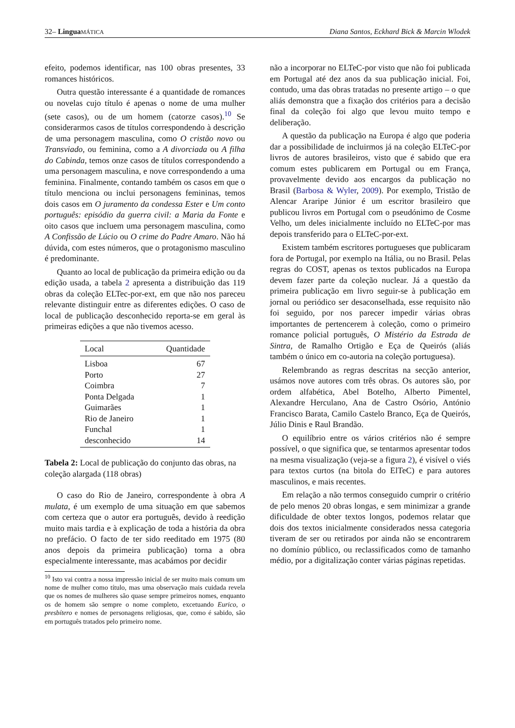32– Lingua MÁTICA Diana Santos, Eckhard Bick & Marcin Wlodek
efeito, podemos identificar, nas 100 obras presentes, 33 romances históricos.
Outra questão interessante é a quantidade de romances ou novelas cujo título é apenas o nome de uma mulher (sete casos), ou de um homem (catorze casos).<sup>10</sup> Se considerarmos casos de títulos correspondendo à descrição de uma personagem masculina, como O cristão novo ou Transviado, ou feminina, como a A divorciada ou A filha do Cabinda, temos onze casos de títulos correspondendo a uma personagem masculina, e nove correspondendo a uma feminina. Finalmente, contando também os casos em que o título menciona ou inclui personagens femininas, temos dois casos em O juramento da condessa Ester e Um conto português: episódio da guerra civil: a Maria da Fonte e oito casos que incluem uma personagem masculina, como A Confissão de Lúcio ou O crime do Padre Amaro. Não há dúvida, com estes números, que o protagonismo masculino é predominante.
Quanto ao local de publicação da primeira edição ou da edição usada, a tabela 2 apresenta a distribuição das 119 obras da coleção ELTec-por-ext, em que não nos pareceu relevante distinguir entre as diferentes edições. O caso de local de publicação desconhecido reporta-se em geral às primeiras edições a que não tivemos acesso.
| Local | Quantidade |
| --- | --- |
| Lisboa | 67 |
| Porto | 27 |
| Coimbra | 7 |
| Ponta Delgada | 1 |
| Guimarães | 1 |
| Rio de Janeiro | 1 |
| Funchal | 1 |
| desconhecido | 14 |
Tabela 2: Local de publicação do conjunto das obras, na coleção alargada (118 obras)
O caso do Rio de Janeiro, correspondente à obra A mulata, é um exemplo de uma situação em que sabemos com certeza que o autor era português, devido à reedição muito mais tardia e à explicação de toda a história da obra no prefácio. O facto de ter sido reeditado em 1975 (80 anos depois da primeira publicação) torna a obra especialmente interessante, mas acabámos por decidir
<sup>10</sup> Isto vai contra a nossa impressão inicial de ser muito mais comum um nome de mulher como título, mas uma observação mais cuidada revela que os nomes de mulheres são quase sempre primeiros nomes, enquanto os de homem são sempre o nome completo, excetuando Eurico, o presbítero e nomes de personagens religiosas, que, como é sabido, são em português tratados pelo primeiro nome.
não a incorporar no ELTeC-por visto que não foi publicada em Portugal até dez anos da sua publicação inicial. Foi, contudo, uma das obras tratadas no presente artigo – o que aliás demonstra que a fixação dos critérios para a decisão final da coleção foi algo que levou muito tempo e deliberação.
A questão da publicação na Europa é algo que poderia dar a possibilidade de incluirmos já na coleção ELTeC-por livros de autores brasileiros, visto que é sabido que era comum estes publicarem em Portugal ou em França, provavelmente devido aos encargos da publicação no Brasil (Barbosa & Wyler, 2009). Por exemplo, Tristão de Alencar Araripe Júnior é um escritor brasileiro que publicou livros em Portugal com o pseudónimo de Cosme Velho, um deles inicialmente incluído no ELTeC-por mas depois transferido para o ELTeC-por-ext.
Existem também escritores portugueses que publicaram fora de Portugal, por exemplo na Itália, ou no Brasil. Pelas regras do COST, apenas os textos publicados na Europa devem fazer parte da coleção nuclear. Já a questão da primeira publicação em livro seguir-se à publicação em jornal ou periódico ser desaconselhada, esse requisito não foi seguido, por nos parecer impedir várias obras importantes de pertencerem à coleção, como o primeiro romance policial português, O Mistério da Estrada de Sintra, de Ramalho Ortigão e Eça de Queirós (aliás também o único em co-autoria na coleção portuguesa).
Relembrando as regras descritas na secção anterior, usámos nove autores com três obras. Os autores são, por ordem alfabética, Abel Botelho, Alberto Pimentel, Alexandre Herculano, Ana de Castro Osório, António Francisco Barata, Camilo Castelo Branco, Eça de Queirós, Júlio Dinis e Raul Brandão.
O equilíbrio entre os vários critérios não é sempre possível, o que significa que, se tentarmos apresentar todos na mesma visualização (veja-se a figura 2), é visível o viés para textos curtos (na bitola do ElTeC) e para autores masculinos, e mais recentes.
Em relação a não termos conseguido cumprir o critério de pelo menos 20 obras longas, e sem minimizar a grande dificuldade de obter textos longos, podemos relatar que dois dos textos inicialmente considerados nessa categoria tiveram de ser ou retirados por ainda não se encontrarem no domínio público, ou reclassificados como de tamanho médio, por a digitalização conter várias páginas repetidas.